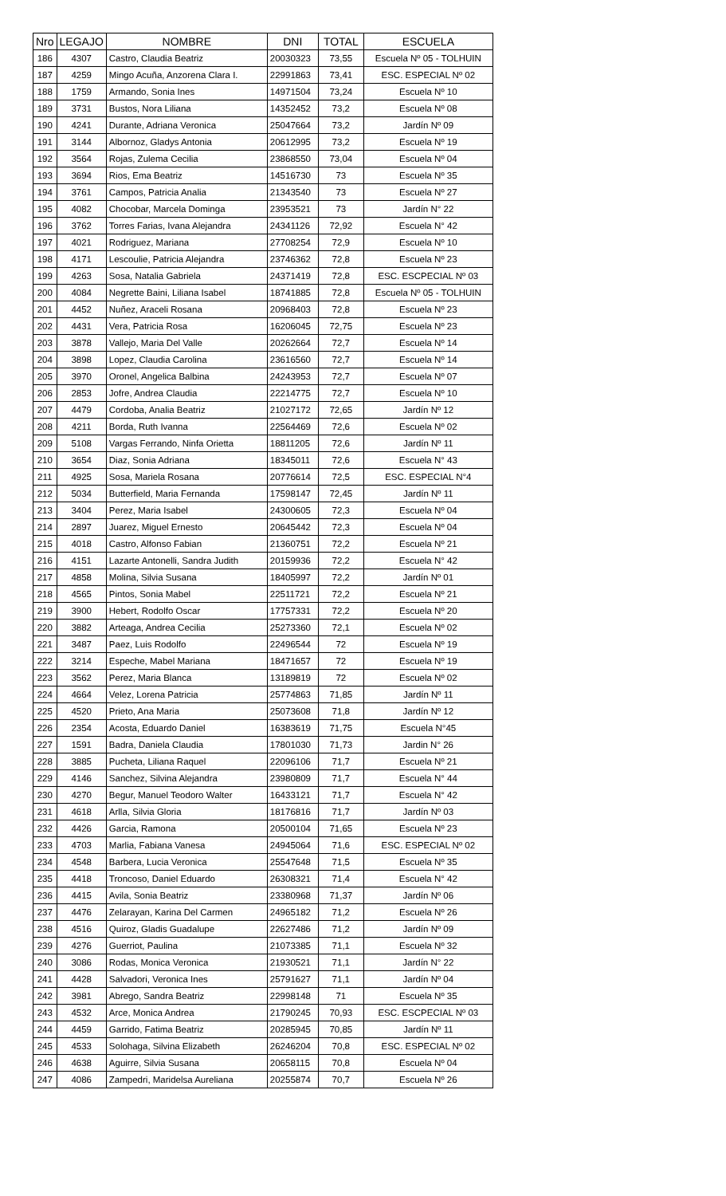| Nro | LEGAJO | NOMBRE | DNI | TOTAL | ESCUELA |
| --- | --- | --- | --- | --- | --- |
| 186 | 4307 | Castro, Claudia Beatriz | 20030323 | 73,55 | Escuela Nº 05 - TOLHUIN |
| 187 | 4259 | Mingo Acuña, Anzorena Clara I. | 22991863 | 73,41 | ESC. ESPECIAL Nº 02 |
| 188 | 1759 | Armando, Sonia Ines | 14971504 | 73,24 | Escuela Nº 10 |
| 189 | 3731 | Bustos, Nora Liliana | 14352452 | 73,2 | Escuela Nº 08 |
| 190 | 4241 | Durante, Adriana Veronica | 25047664 | 73,2 | Jardín Nº 09 |
| 191 | 3144 | Albornoz, Gladys Antonia | 20612995 | 73,2 | Escuela Nº 19 |
| 192 | 3564 | Rojas, Zulema Cecilia | 23868550 | 73,04 | Escuela Nº 04 |
| 193 | 3694 | Rios, Ema Beatriz | 14516730 | 73 | Escuela Nº 35 |
| 194 | 3761 | Campos, Patricia Analia | 21343540 | 73 | Escuela Nº 27 |
| 195 | 4082 | Chocobar, Marcela Dominga | 23953521 | 73 | Jardín N° 22 |
| 196 | 3762 | Torres Farias, Ivana Alejandra | 24341126 | 72,92 | Escuela N° 42 |
| 197 | 4021 | Rodriguez, Mariana | 27708254 | 72,9 | Escuela Nº 10 |
| 198 | 4171 | Lescoulie, Patricia Alejandra | 23746362 | 72,8 | Escuela Nº 23 |
| 199 | 4263 | Sosa, Natalia Gabriela | 24371419 | 72,8 | ESC. ESCPECIAL Nº 03 |
| 200 | 4084 | Negrette Baini, Liliana Isabel | 18741885 | 72,8 | Escuela Nº 05 - TOLHUIN |
| 201 | 4452 | Nuñez, Araceli Rosana | 20968403 | 72,8 | Escuela Nº 23 |
| 202 | 4431 | Vera, Patricia Rosa | 16206045 | 72,75 | Escuela Nº 23 |
| 203 | 3878 | Vallejo, Maria Del Valle | 20262664 | 72,7 | Escuela Nº 14 |
| 204 | 3898 | Lopez, Claudia Carolina | 23616560 | 72,7 | Escuela Nº 14 |
| 205 | 3970 | Oronel, Angelica Balbina | 24243953 | 72,7 | Escuela Nº 07 |
| 206 | 2853 | Jofre, Andrea Claudia | 22214775 | 72,7 | Escuela Nº 10 |
| 207 | 4479 | Cordoba, Analia Beatriz | 21027172 | 72,65 | Jardín Nº 12 |
| 208 | 4211 | Borda, Ruth Ivanna | 22564469 | 72,6 | Escuela Nº 02 |
| 209 | 5108 | Vargas Ferrando, Ninfa Orietta | 18811205 | 72,6 | Jardín Nº 11 |
| 210 | 3654 | Diaz, Sonia Adriana | 18345011 | 72,6 | Escuela N° 43 |
| 211 | 4925 | Sosa, Mariela Rosana | 20776614 | 72,5 | ESC. ESPECIAL N°4 |
| 212 | 5034 | Butterfield, Maria Fernanda | 17598147 | 72,45 | Jardín Nº 11 |
| 213 | 3404 | Perez, Maria Isabel | 24300605 | 72,3 | Escuela Nº 04 |
| 214 | 2897 | Juarez, Miguel Ernesto | 20645442 | 72,3 | Escuela Nº 04 |
| 215 | 4018 | Castro, Alfonso Fabian | 21360751 | 72,2 | Escuela Nº 21 |
| 216 | 4151 | Lazarte Antonelli, Sandra Judith | 20159936 | 72,2 | Escuela N° 42 |
| 217 | 4858 | Molina, Silvia Susana | 18405997 | 72,2 | Jardín Nº 01 |
| 218 | 4565 | Pintos, Sonia Mabel | 22511721 | 72,2 | Escuela Nº 21 |
| 219 | 3900 | Hebert, Rodolfo Oscar | 17757331 | 72,2 | Escuela Nº 20 |
| 220 | 3882 | Arteaga, Andrea Cecilia | 25273360 | 72,1 | Escuela Nº 02 |
| 221 | 3487 | Paez, Luis Rodolfo | 22496544 | 72 | Escuela Nº 19 |
| 222 | 3214 | Espeche, Mabel Mariana | 18471657 | 72 | Escuela Nº 19 |
| 223 | 3562 | Perez, Maria Blanca | 13189819 | 72 | Escuela Nº 02 |
| 224 | 4664 | Velez, Lorena Patricia | 25774863 | 71,85 | Jardín Nº 11 |
| 225 | 4520 | Prieto, Ana Maria | 25073608 | 71,8 | Jardín Nº 12 |
| 226 | 2354 | Acosta, Eduardo Daniel | 16383619 | 71,75 | Escuela N°45 |
| 227 | 1591 | Badra, Daniela Claudia | 17801030 | 71,73 | Jardin N° 26 |
| 228 | 3885 | Pucheta, Liliana Raquel | 22096106 | 71,7 | Escuela Nº 21 |
| 229 | 4146 | Sanchez, Silvina Alejandra | 23980809 | 71,7 | Escuela N° 44 |
| 230 | 4270 | Begur, Manuel Teodoro Walter | 16433121 | 71,7 | Escuela N° 42 |
| 231 | 4618 | Arlla, Silvia Gloria | 18176816 | 71,7 | Jardín Nº 03 |
| 232 | 4426 | Garcia, Ramona | 20500104 | 71,65 | Escuela Nº 23 |
| 233 | 4703 | Marlia, Fabiana Vanesa | 24945064 | 71,6 | ESC. ESPECIAL Nº 02 |
| 234 | 4548 | Barbera, Lucia Veronica | 25547648 | 71,5 | Escuela Nº 35 |
| 235 | 4418 | Troncoso, Daniel Eduardo | 26308321 | 71,4 | Escuela N° 42 |
| 236 | 4415 | Avila, Sonia Beatriz | 23380968 | 71,37 | Jardín Nº 06 |
| 237 | 4476 | Zelarayan, Karina Del Carmen | 24965182 | 71,2 | Escuela Nº 26 |
| 238 | 4516 | Quiroz, Gladis Guadalupe | 22627486 | 71,2 | Jardín Nº 09 |
| 239 | 4276 | Guerriot, Paulina | 21073385 | 71,1 | Escuela Nº 32 |
| 240 | 3086 | Rodas, Monica Veronica | 21930521 | 71,1 | Jardín N° 22 |
| 241 | 4428 | Salvadori, Veronica Ines | 25791627 | 71,1 | Jardín Nº 04 |
| 242 | 3981 | Abrego, Sandra Beatriz | 22998148 | 71 | Escuela Nº 35 |
| 243 | 4532 | Arce, Monica Andrea | 21790245 | 70,93 | ESC. ESCPECIAL Nº 03 |
| 244 | 4459 | Garrido, Fatima Beatriz | 20285945 | 70,85 | Jardín Nº 11 |
| 245 | 4533 | Solohaga, Silvina Elizabeth | 26246204 | 70,8 | ESC. ESPECIAL Nº 02 |
| 246 | 4638 | Aguirre, Silvia Susana | 20658115 | 70,8 | Escuela Nº 04 |
| 247 | 4086 | Zampedri, Maridelsa Aureliana | 20255874 | 70,7 | Escuela Nº 26 |